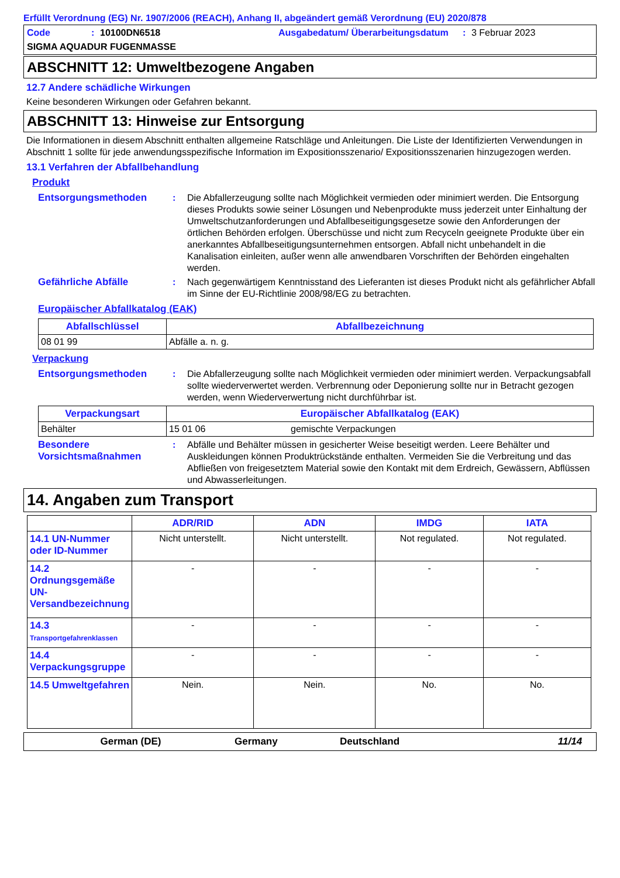Erfüllt Verordnung (EG) Nr. 1907/2006 (REACH), Anhang II, abgeändert gemäß Verordnung (EU) 2020/878
Code: 10100DN6518 Ausgabedatum/ Überarbeitungsdatum: 3 Februar 2023
SIGMA AQUADUR FUGENMASSE
ABSCHNITT 12: Umweltbezogene Angaben
12.7 Andere schädliche Wirkungen
Keine besonderen Wirkungen oder Gefahren bekannt.
ABSCHNITT 13: Hinweise zur Entsorgung
Die Informationen in diesem Abschnitt enthalten allgemeine Ratschläge und Anleitungen. Die Liste der Identifizierten Verwendungen in Abschnitt 1 sollte für jede anwendungsspezifische Information im Expositionsszenario/ Expositionsszenarien hinzugezogen werden.
13.1 Verfahren der Abfallbehandlung
Produkt
Entsorgungsmethoden : Die Abfallerzeugung sollte nach Möglichkeit vermieden oder minimiert werden. Die Entsorgung dieses Produkts sowie seiner Lösungen und Nebenprodukte muss jederzeit unter Einhaltung der Umweltschutzanforderungen und Abfallbeseitigungsgesetze sowie den Anforderungen der örtlichen Behörden erfolgen. Überschüsse und nicht zum Recyceln geeignete Produkte über ein anerkanntes Abfallbeseitigungsunternehmen entsorgen. Abfall nicht unbehandelt in die Kanalisation einleiten, außer wenn alle anwendbaren Vorschriften der Behörden eingehalten werden.
Gefährliche Abfälle : Nach gegenwärtigem Kenntnisstand des Lieferanten ist dieses Produkt nicht als gefährlicher Abfall im Sinne der EU-Richtlinie 2008/98/EG zu betrachten.
Europäischer Abfallkatalog (EAK)
| Abfallschlüssel | Abfallbezeichnung |
| --- | --- |
| 08 01 99 | Abfälle a. n. g. |
Verpackung
Entsorgungsmethoden : Die Abfallerzeugung sollte nach Möglichkeit vermieden oder minimiert werden. Verpackungsabfall sollte wiederverwertet werden. Verbrennung oder Deponierung sollte nur in Betracht gezogen werden, wenn Wiederverwertung nicht durchführbar ist.
| Verpackungsart | Europäischer Abfallkatalog (EAK) | |
| --- | --- | --- |
| Behälter | 15 01 06 | gemischte Verpackungen |
Besondere Vorsichtsmaßnahmen
: Abfälle und Behälter müssen in gesicherter Weise beseitigt werden. Leere Behälter und Auskleidungen können Produktrückstände enthalten. Vermeiden Sie die Verbreitung und das Abfließen von freigesetztem Material sowie den Kontakt mit dem Erdreich, Gewässern, Abflüssen und Abwasserleitungen.
14. Angaben zum Transport
| | ADR/RID | ADN | IMDG | IATA |
| --- | --- | --- | --- | --- |
| 14.1 UN-Nummer oder ID-Nummer | Nicht unterstellt. | Nicht unterstellt. | Not regulated. | Not regulated. |
| 14.2 Ordnungsgemäße UN-Versandbezeichnung | - | - | - | - |
| 14.3 Transportgefahrenklassen | - | - | - | - |
| 14.4 Verpackungsgruppe | - | - | - | - |
| 14.5 Umweltgefahren | Nein. | Nein. | No. | No. |
German (DE) Germany Deutschland 11/14